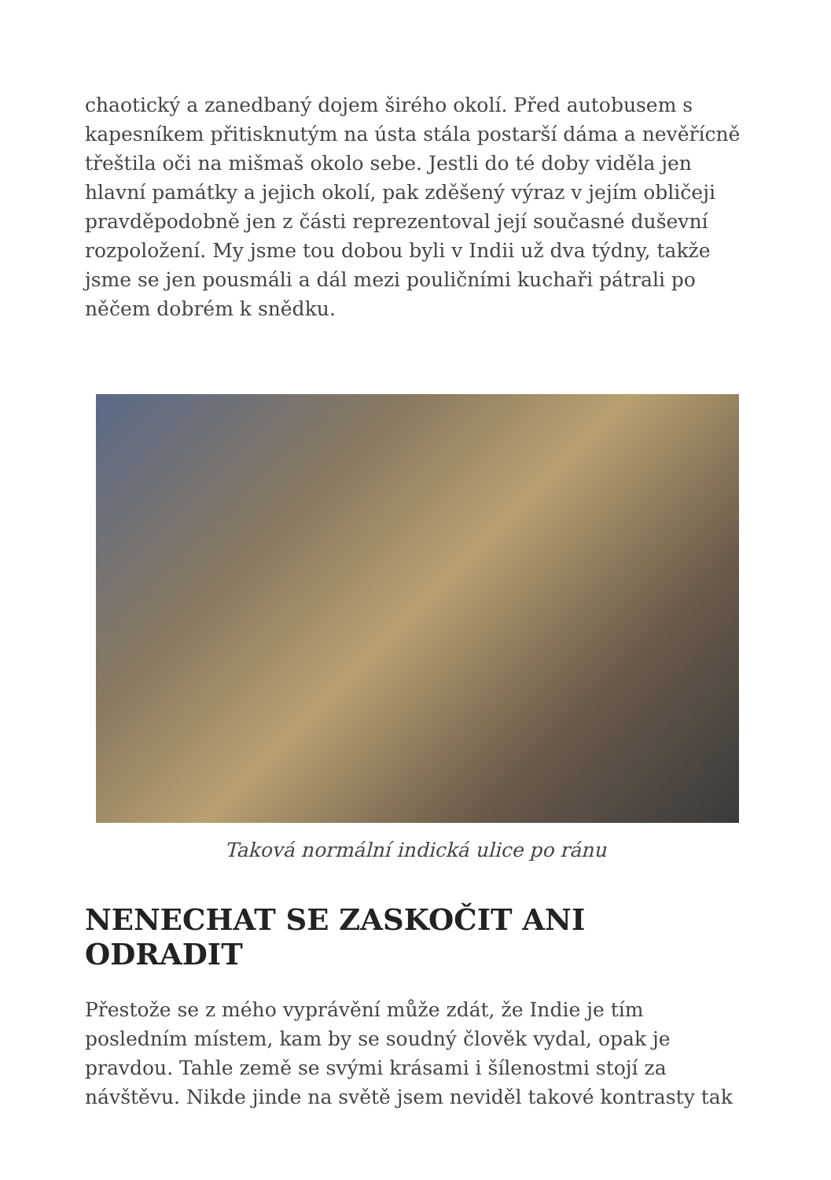chaotický a zanedbaný dojem širého okolí. Před autobusem s kapesníkem přitisknutým na ústa stála postarší dáma a nevěřícně třeštila oči na mišmaš okolo sebe. Jestli do té doby viděla jen hlavní památky a jejich okolí, pak zděšený výraz v jejím obličeji pravděpodobně jen z části reprezentoval její současné duševní rozpoložení. My jsme tou dobou byli v Indii už dva týdny, takže jsme se jen pousmáli a dál mezi pouličními kuchaři pátrali po něčem dobrém k snědku.
Taková normální indická ulice po ránu
NENECHAT SE ZASKOČIT ANI ODRADIT
Přestože se z mého vyprávění může zdát, že Indie je tím posledním místem, kam by se soudný člověk vydal, opak je pravdou. Tahle země se svými krásami i šílenostmi stojí za návštěvu. Nikde jinde na světě jsem neviděl takové kontrasty tak